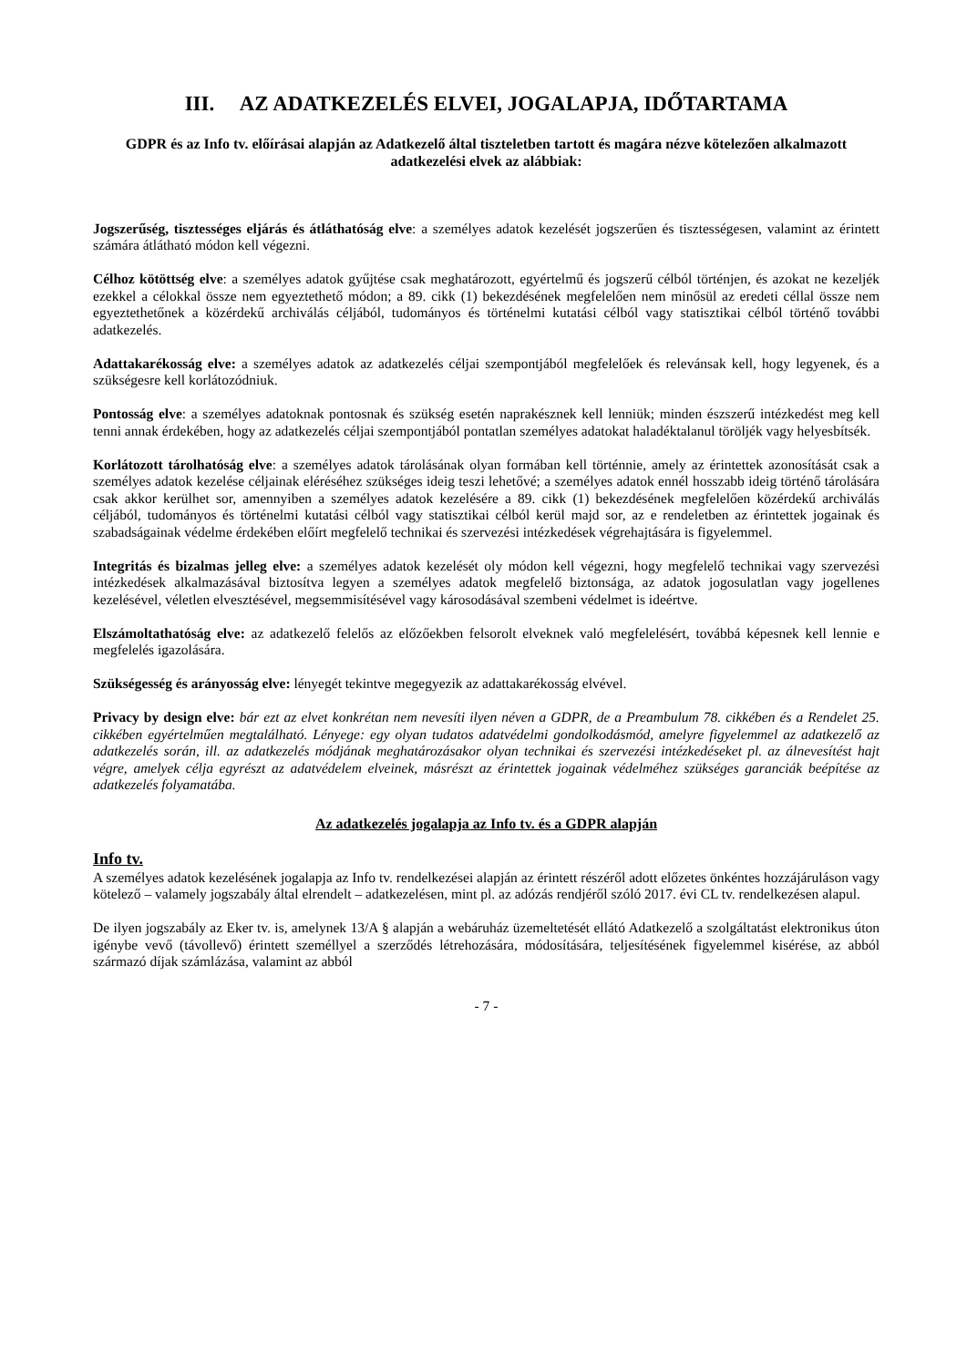III. AZ ADATKEZELÉS ELVEI, JOGALAPJA, IDŐTARTAMA
GDPR és az Info tv. előírásai alapján az Adatkezelő által tiszteletben tartott és magára nézve kötelezően alkalmazott adatkezelési elvek az alábbiak:
Jogszerűség, tisztességes eljárás és átláthatóság elve: a személyes adatok kezelését jogszerűen és tisztességesen, valamint az érintett számára átlátható módon kell végezni.
Célhoz kötöttség elve: a személyes adatok gyűjtése csak meghatározott, egyértelmű és jogszerű célból történjen, és azokat ne kezeljék ezekkel a célokkal össze nem egyeztethető módon; a 89. cikk (1) bekezdésének megfelelően nem minősül az eredeti céllal össze nem egyeztethetőnek a közérdekű archiválás céljából, tudományos és történelmi kutatási célból vagy statisztikai célból történő további adatkezelés.
Adattakarékosság elve: a személyes adatok az adatkezelés céljai szempontjából megfelelőek és relevánsak kell, hogy legyenek, és a szükségesre kell korlátozódniuk.
Pontosság elve: a személyes adatoknak pontosnak és szükség esetén naprakésznek kell lenniük; minden észszerű intézkedést meg kell tenni annak érdekében, hogy az adatkezelés céljai szempontjából pontatlan személyes adatokat haladéktalanul töröljék vagy helyesbítsék.
Korlátozott tárolhatóság elve: a személyes adatok tárolásának olyan formában kell történnie, amely az érintettek azonosítását csak a személyes adatok kezelése céljainak eléréséhez szükséges ideig teszi lehetővé; a személyes adatok ennél hosszabb ideig történő tárolására csak akkor kerülhet sor, amennyiben a személyes adatok kezelésére a 89. cikk (1) bekezdésének megfelelően közérdekű archiválás céljából, tudományos és történelmi kutatási célból vagy statisztikai célból kerül majd sor, az e rendeletben az érintettek jogainak és szabadságainak védelme érdekében előírt megfelelő technikai és szervezési intézkedések végrehajtására is figyelemmel.
Integritás és bizalmas jelleg elve: a személyes adatok kezelését oly módon kell végezni, hogy megfelelő technikai vagy szervezési intézkedések alkalmazásával biztosítva legyen a személyes adatok megfelelő biztonsága, az adatok jogosulatlan vagy jogellenes kezelésével, véletlen elvesztésével, megsemmisítésével vagy károsodásával szembeni védelmet is ideértve.
Elszámoltathatóság elve: az adatkezelő felelős az előzőekben felsorolt elveknek való megfelelésért, továbbá képesnek kell lennie e megfelelés igazolására.
Szükségesség és arányosság elve: lényegét tekintve megegyezik az adattakarékosság elvével.
Privacy by design elve: bár ezt az elvet konkrétan nem nevesíti ilyen néven a GDPR, de a Preambulum 78. cikkében és a Rendelet 25. cikkében egyértelműen megtalálható. Lényege: egy olyan tudatos adatvédelmi gondolkodásmód, amelyre figyelemmel az adatkezelő az adatkezelés során, ill. az adatkezelés módjának meghatározásakor olyan technikai és szervezési intézkedéseket pl. az álnevesítést hajt végre, amelyek célja egyrészt az adatvédelem elveinek, másrészt az érintettek jogainak védelméhez szükséges garanciák beépítése az adatkezelés folyamatába.
Az adatkezelés jogalapja az Info tv. és a GDPR alapján
Info tv.
A személyes adatok kezelésének jogalapja az Info tv. rendelkezései alapján az érintett részéről adott előzetes önkéntes hozzájáruláson vagy kötelező – valamely jogszabály által elrendelt – adatkezelésen, mint pl. az adózás rendjéről szóló 2017. évi CL tv. rendelkezésen alapul.
De ilyen jogszabály az Eker tv. is, amelynek 13/A § alapján a webáruház üzemeltetését ellátó Adatkezelő a szolgáltatást elektronikus úton igénybe vevő (távollevő) érintett személlyel a szerződés létrehozására, módosítására, teljesítésének figyelemmel kisérése, az abból származó díjak számlázása, valamint az abból
- 7 -